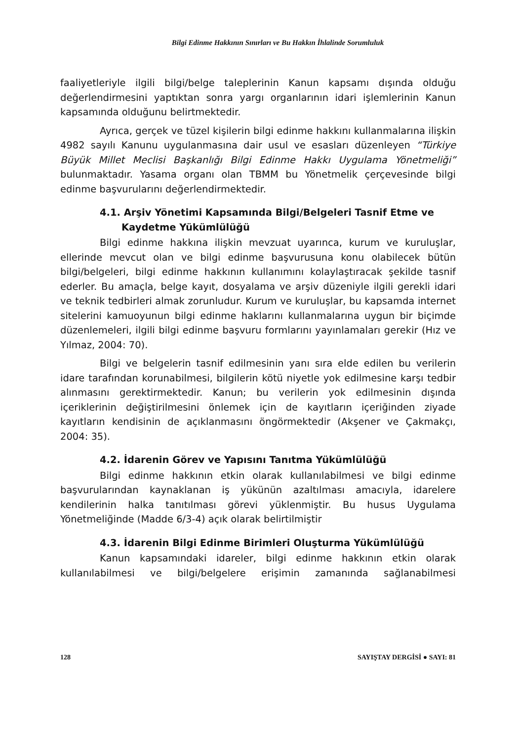Bilgi Edinme Hakkının Sınırları ve Bu Hakkın İhlalinde Sorumluluk
faaliyetleriyle ilgili bilgi/belge taleplerinin Kanun kapsamı dışında olduğu değerlendirmesini yaptıktan sonra yargı organlarının idari işlemlerinin Kanun kapsamında olduğunu belirtmektedir.
Ayrıca, gerçek ve tüzel kişilerin bilgi edinme hakkını kullanmalarına ilişkin 4982 sayılı Kanunu uygulanmasına dair usul ve esasları düzenleyen “Türkiye Büyük Millet Meclisi Başkanlığı Bilgi Edinme Hakkı Uygulama Yönetmeliği” bulunmaktadır. Yasama organı olan TBMM bu Yönetmelik çerçevesinde bilgi edinme başvurularını değerlendirmektedir.
4.1. Arşiv Yönetimi Kapsamında Bilgi/Belgeleri Tasnif Etme ve Kaydetme Yükümlülüğü
Bilgi edinme hakkına ilişkin mevzuat uyarınca, kurum ve kuruluşlar, ellerinde mevcut olan ve bilgi edinme başvurusuna konu olabilecek bütün bilgi/belgeleri, bilgi edinme hakkının kullanımını kolaylaştıracak şekilde tasnif ederler. Bu amaçla, belge kayıt, dosyalama ve arşiv düzeniyle ilgili gerekli idari ve teknik tedbirleri almak zorunludur. Kurum ve kuruluşlar, bu kapsamda internet sitelerini kamuoyunun bilgi edinme haklarını kullanmalarına uygun bir biçimde düzenlemeleri, ilgili bilgi edinme başvuru formlarını yayınlamaları gerekir (Hız ve Yılmaz, 2004: 70).
Bilgi ve belgelerin tasnif edilmesinin yanı sıra elde edilen bu verilerin idare tarafından korunabilmesi, bilgilerin kötü niyetle yok edilmesine karşı tedbir alınmasını gerektirmektedir. Kanun; bu verilerin yok edilmesinin dışında içeriklerinin değiştirilmesini önlemek için de kayıtların içeriğinden ziyade kayıtların kendisinin de açıklanmasını öngörmektedir (Akşener ve Çakmakçı, 2004: 35).
4.2. İdarenin Görev ve Yapısını Tanıtma Yükümlülüğü
Bilgi edinme hakkının etkin olarak kullanılabilmesi ve bilgi edinme başvurularından kaynaklanan iş yükünün azaltılması amacıyla, idarelere kendilerinin halka tanıtılması görevi yüklenmiştir. Bu husus Uygulama Yönetmeliğinde (Madde 6/3-4) açık olarak belirtilmiştir
4.3. İdarenin Bilgi Edinme Birimleri Oluşturma Yükümlülüğü
Kanun kapsamındaki idareler, bilgi edinme hakkının etkin olarak kullanılabilmesi ve bilgi/belgelere erişimin zamanında sağlanabilmesi
128 SAYIŞTAY DERGİSİ ● SAYI: 81